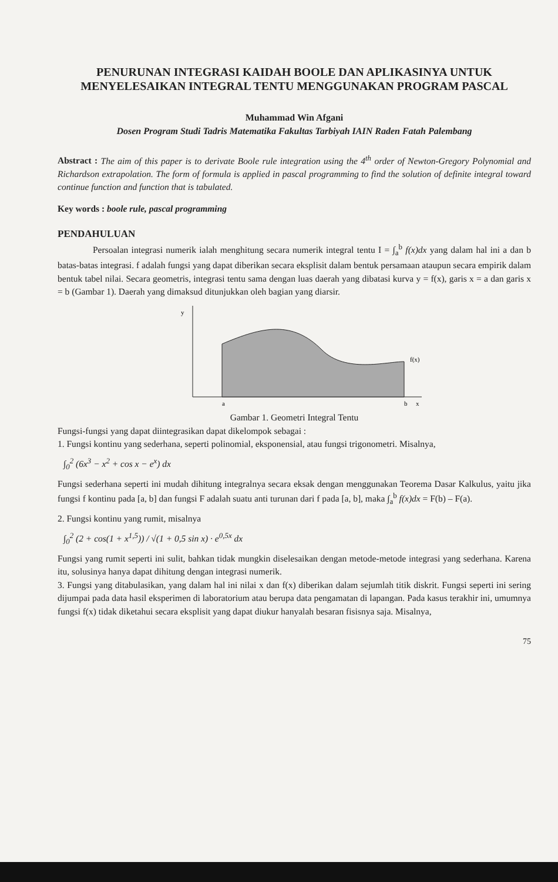PENURUNAN INTEGRASI KAIDAH BOOLE DAN APLIKASINYA UNTUK MENYELESAIKAN INTEGRAL TENTU MENGGUNAKAN PROGRAM PASCAL
Muhammad Win Afgani
Dosen Program Studi Tadris Matematika Fakultas Tarbiyah IAIN Raden Fatah Palembang
Abstract : The aim of this paper is to derivate Boole rule integration using the 4<sup>th</sup> order of Newton-Gregory Polynomial and Richardson extrapolation. The form of formula is applied in pascal programming to find the solution of definite integral toward continue function and function that is tabulated.
Key words : boole rule, pascal programming
PENDAHULUAN
Persoalan integrasi numerik ialah menghitung secara numerik integral tentu I = ∫<sub>a</sub><sup>b</sup> f(x)dx yang dalam hal ini a dan b batas-batas integrasi. f adalah fungsi yang dapat diberikan secara eksplisit dalam bentuk persamaan ataupun secara empirik dalam bentuk tabel nilai. Secara geometris, integrasi tentu sama dengan luas daerah yang dibatasi kurva y = f(x), garis x = a dan garis x = b (Gambar 1). Daerah yang dimaksud ditunjukkan oleh bagian yang diarsir.
y
a
b
x
f(x)
Gambar 1. Geometri Integral Tentu
Fungsi-fungsi yang dapat diintegrasikan dapat dikelompok sebagai :
1. Fungsi kontinu yang sederhana, seperti polinomial, eksponensial, atau fungsi trigonometri. Misalnya,
∫<sub>0</sub><sup>2</sup> (6x<sup>3</sup> − x<sup>2</sup> + cos x − e<sup>x</sup>) dx
Fungsi sederhana seperti ini mudah dihitung integralnya secara eksak dengan menggunakan Teorema Dasar Kalkulus, yaitu jika fungsi f kontinu pada [a, b] dan fungsi F adalah suatu anti turunan dari f pada [a, b], maka ∫<sub>a</sub><sup>b</sup> f(x)dx = F(b) – F(a).
2. Fungsi kontinu yang rumit, misalnya
∫<sub>0</sub><sup>2</sup> (2 + cos(1 + x<sup>1,5</sup>)) / √(1 + 0,5 sin x) · e<sup>0,5x</sup> dx
Fungsi yang rumit seperti ini sulit, bahkan tidak mungkin diselesaikan dengan metode-metode integrasi yang sederhana. Karena itu, solusinya hanya dapat dihitung dengan integrasi numerik.
3. Fungsi yang ditabulasikan, yang dalam hal ini nilai x dan f(x) diberikan dalam sejumlah titik diskrit. Fungsi seperti ini sering dijumpai pada data hasil eksperimen di laboratorium atau berupa data pengamatan di lapangan. Pada kasus terakhir ini, umumnya fungsi f(x) tidak diketahui secara eksplisit yang dapat diukur hanyalah besaran fisisnya saja. Misalnya,
75